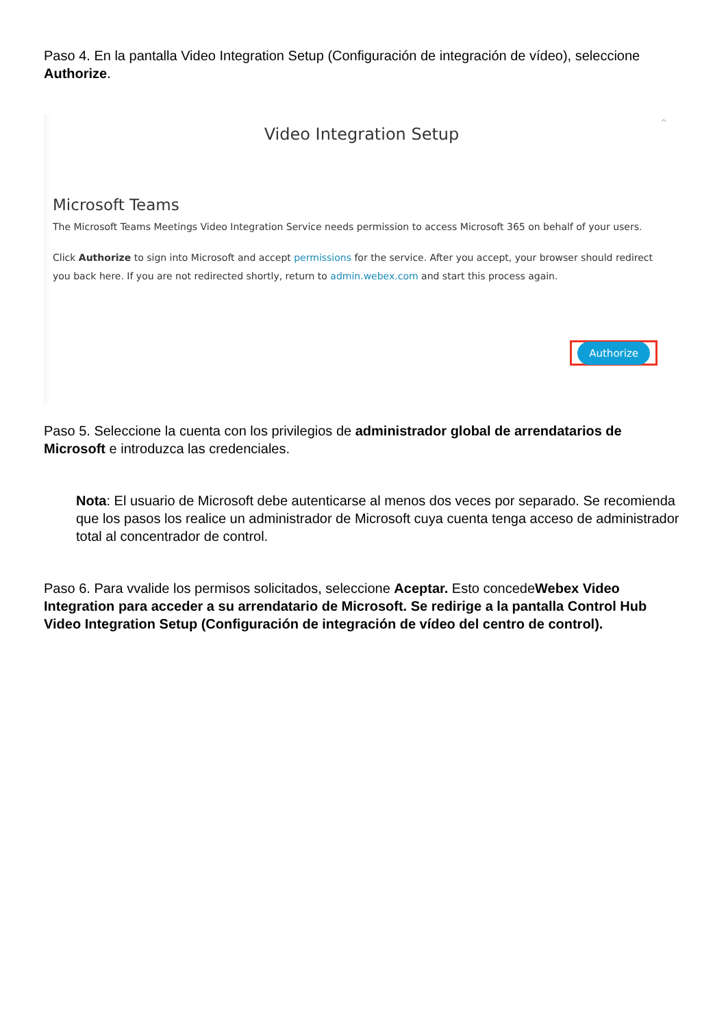Paso 4. En la pantalla Video Integration Setup (Configuración de integración de vídeo), seleccione Authorize.
^
Video Integration Setup
Microsoft Teams
The Microsoft Teams Meetings Video Integration Service needs permission to access Microsoft 365 on behalf of your users.
Click Authorize to sign into Microsoft and accept permissions for the service. After you accept, your browser should redirect you back here. If you are not redirected shortly, return to admin.webex.com and start this process again.
Authorize
Paso 5. Seleccione la cuenta con los privilegios de administrador global de arrendatarios de Microsoft e introduzca las credenciales.
Nota: El usuario de Microsoft debe autenticarse al menos dos veces por separado. Se recomienda que los pasos los realice un administrador de Microsoft cuya cuenta tenga acceso de administrador total al concentrador de control.
Paso 6. Para vvalide los permisos solicitados, seleccione Aceptar. Esto concedeWebex Video Integration para acceder a su arrendatario de Microsoft. Se redirige a la pantalla Control Hub Video Integration Setup (Configuración de integración de vídeo del centro de control).